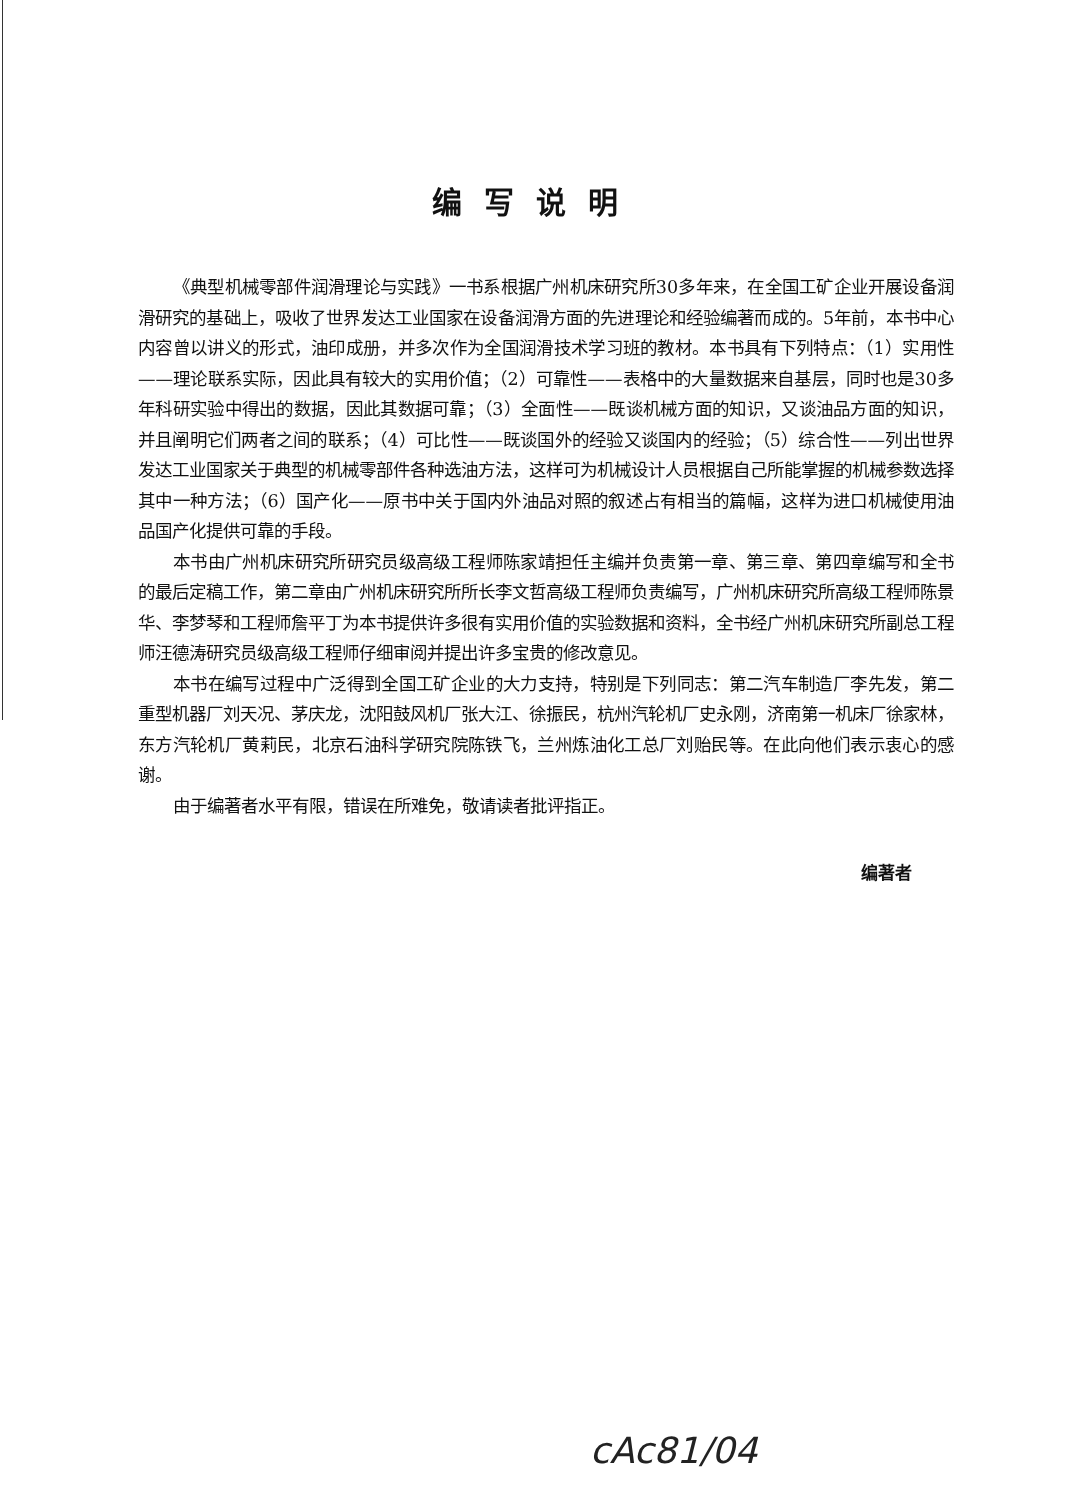编写说明
《典型机械零部件润滑理论与实践》一书系根据广州机床研究所30多年来，在全国工矿企业开展设备润滑研究的基础上，吸收了世界发达工业国家在设备润滑方面的先进理论和经验编著而成的。5年前，本书中心内容曾以讲义的形式，油印成册，并多次作为全国润滑技术学习班的教材。本书具有下列特点：（1）实用性——理论联系实际，因此具有较大的实用价值；（2）可靠性——表格中的大量数据来自基层，同时也是30多年科研实验中得出的数据，因此其数据可靠；（3）全面性——既谈机械方面的知识，又谈油品方面的知识，并且阐明它们两者之间的联系；（4）可比性——既谈国外的经验又谈国内的经验；（5）综合性——列出世界发达工业国家关于典型的机械零部件各种选油方法，这样可为机械设计人员根据自己所能掌握的机械参数选择其中一种方法；（6）国产化——原书中关于国内外油品对照的叙述占有相当的篇幅，这样为进口机械使用油品国产化提供可靠的手段。
本书由广州机床研究所研究员级高级工程师陈家靖担任主编并负责第一章、第三章、第四章编写和全书的最后定稿工作，第二章由广州机床研究所所长李文哲高级工程师负责编写，广州机床研究所高级工程师陈景华、李梦琴和工程师詹平丁为本书提供许多很有实用价值的实验数据和资料，全书经广州机床研究所副总工程师汪德涛研究员级高级工程师仔细审阅并提出许多宝贵的修改意见。
本书在编写过程中广泛得到全国工矿企业的大力支持，特别是下列同志：第二汽车制造厂李先发，第二重型机器厂刘天况、茅庆龙，沈阳鼓风机厂张大江、徐振民，杭州汽轮机厂史永刚，济南第一机床厂徐家林，东方汽轮机厂黄莉民，北京石油科学研究院陈铁飞，兰州炼油化工总厂刘贻民等。在此向他们表示衷心的感谢。
由于编著者水平有限，错误在所难免，敬请读者批评指正。
编著者
cAc81/04